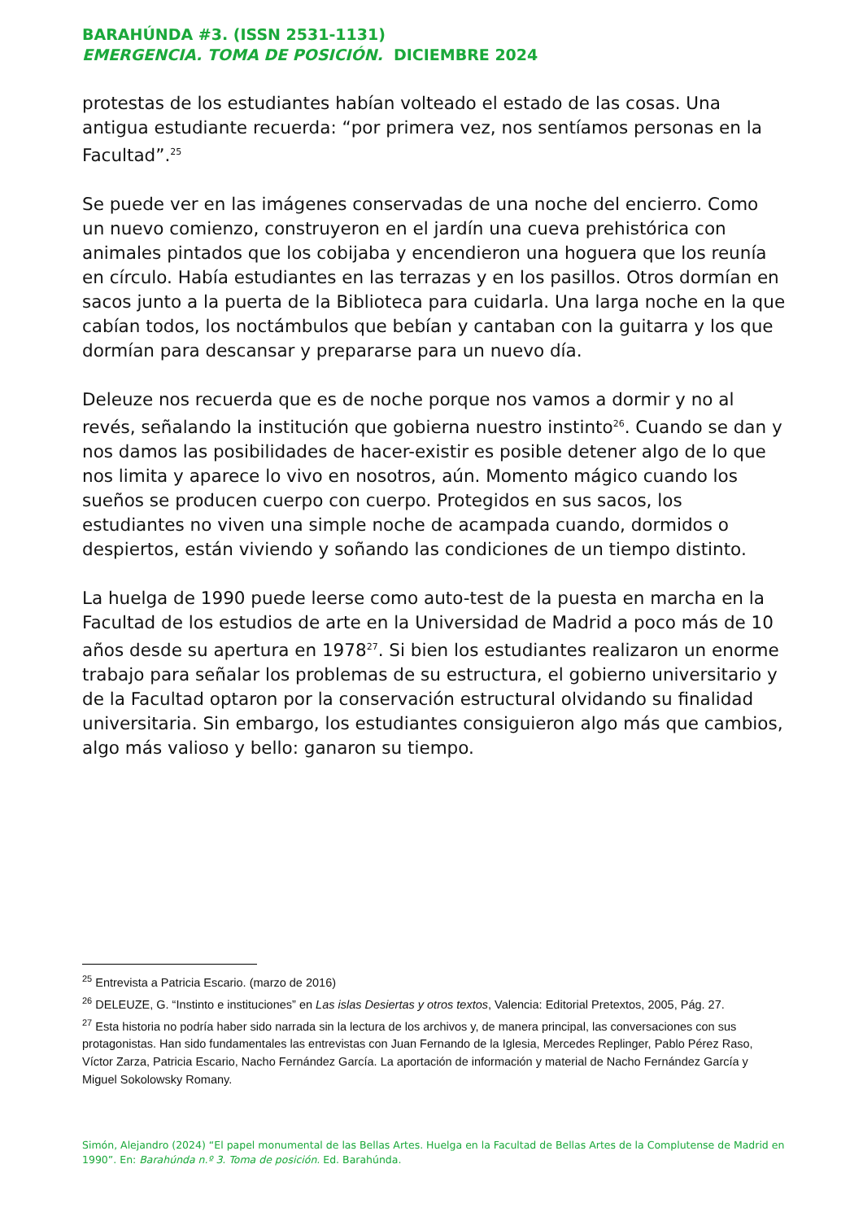BARAHÚNDA #3. (ISSN 2531-1131)
EMERGENCIA. TOMA DE POSICIÓN. DICIEMBRE 2024
protestas de los estudiantes habían volteado el estado de las cosas. Una antigua estudiante recuerda: “por primera vez, nos sentíamos personas en la Facultad”.<sup>25</sup>
Se puede ver en las imágenes conservadas de una noche del encierro. Como un nuevo comienzo, construyeron en el jardín una cueva prehistórica con animales pintados que los cobijaba y encendieron una hoguera que los reunía en círculo. Había estudiantes en las terrazas y en los pasillos. Otros dormían en sacos junto a la puerta de la Biblioteca para cuidarla. Una larga noche en la que cabían todos, los noctámbulos que bebían y cantaban con la guitarra y los que dormían para descansar y prepararse para un nuevo día.
Deleuze nos recuerda que es de noche porque nos vamos a dormir y no al revés, señalando la institución que gobierna nuestro instinto<sup>26</sup>. Cuando se dan y nos damos las posibilidades de hacer-existir es posible detener algo de lo que nos limita y aparece lo vivo en nosotros, aún. Momento mágico cuando los sueños se producen cuerpo con cuerpo. Protegidos en sus sacos, los estudiantes no viven una simple noche de acampada cuando, dormidos o despiertos, están viviendo y soñando las condiciones de un tiempo distinto.
La huelga de 1990 puede leerse como auto-test de la puesta en marcha en la Facultad de los estudios de arte en la Universidad de Madrid a poco más de 10 años desde su apertura en 1978<sup>27</sup>. Si bien los estudiantes realizaron un enorme trabajo para señalar los problemas de su estructura, el gobierno universitario y de la Facultad optaron por la conservación estructural olvidando su finalidad universitaria. Sin embargo, los estudiantes consiguieron algo más que cambios, algo más valioso y bello: ganaron su tiempo.
<sup>25</sup> Entrevista a Patricia Escario. (marzo de 2016)
<sup>26</sup> DELEUZE, G. “Instinto e instituciones” en Las islas Desiertas y otros textos, Valencia: Editorial Pretextos, 2005, Pág. 27.
<sup>27</sup> Esta historia no podría haber sido narrada sin la lectura de los archivos y, de manera principal, las conversaciones con sus protagonistas. Han sido fundamentales las entrevistas con Juan Fernando de la Iglesia, Mercedes Replinger, Pablo Pérez Raso, Víctor Zarza, Patricia Escario, Nacho Fernández García. La aportación de información y material de Nacho Fernández García y Miguel Sokolowsky Romany.
Simón, Alejandro (2024) “El papel monumental de las Bellas Artes. Huelga en la Facultad de Bellas Artes de la Complutense de Madrid en 1990”. En: Barahúnda n.º 3. Toma de posición. Ed. Barahúnda.